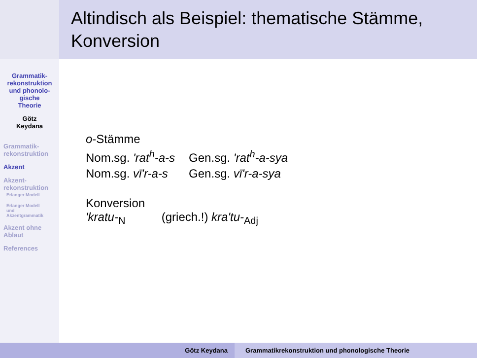Altindisch als Beispiel: thematische Stämme, Konversion
Grammatik-
rekonstruktion
und phonolo-
gische
Theorie
Götz
Keydana
Grammatik-
rekonstruktion
Akzent
Akzent-
rekonstruktion
Erlanger Modell
Erlanger Modell
und
Akzentgrammatik
Akzent ohne
Ablaut
References
o-Stämme
| Nom.sg. 'rat<sup>h</sup>-a-s | Gen.sg. 'rat<sup>h</sup>-a-sya |
| Nom.sg. vī'r-a-s | Gen.sg. vī'r-a-sya |
Konversion
'kratu-<sub>N</sub> (griech.!) kra'tu-<sub>Adj</sub>
Götz Keydana
Grammatikrekonstruktion und phonologische Theorie